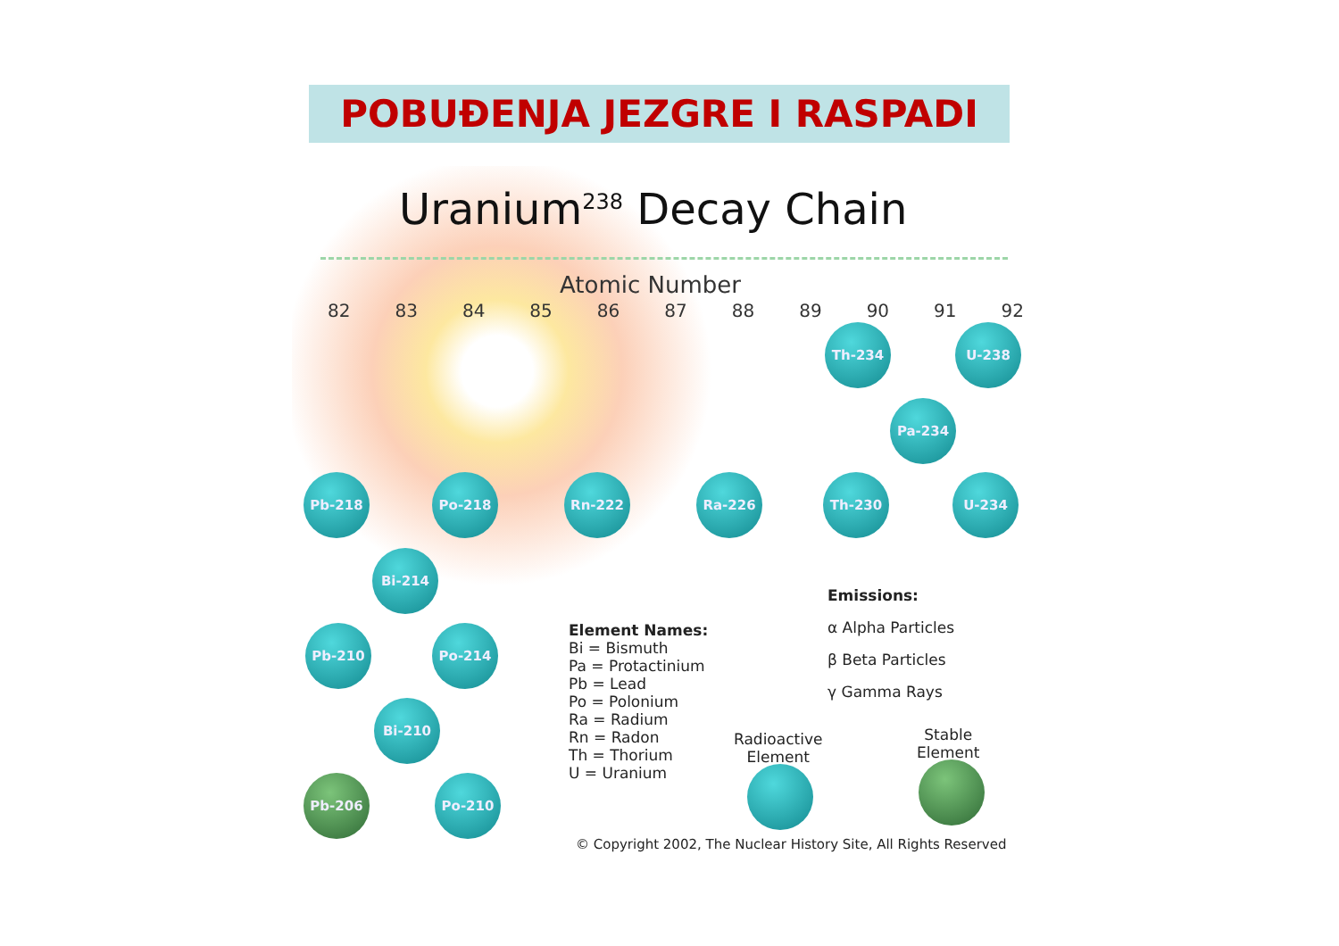POBUĐENJA JEZGRE I RASPADI
Uranium<sup>238</sup> Decay Chain
Atomic Number
82 83 84 85 86 87 88 89 90 91 92
Th-234 U-238
Pa-234
Pb-218 Po-218 Rn-222 Ra-226 Th-230 U-234
Bi-214
Pb-210 Po-214
Bi-210
Pb-206 Po-210
Element Names:
Bi = Bismuth
Pa = Protactinium
Pb = Lead
Po = Polonium
Ra = Radium
Rn = Radon
Th = Thorium
U = Uranium
Emissions:
α Alpha Particles
β Beta Particles
γ Gamma Rays
Radioactive
Element
Stable
Element
© Copyright 2002, The Nuclear History Site, All Rights Reserved